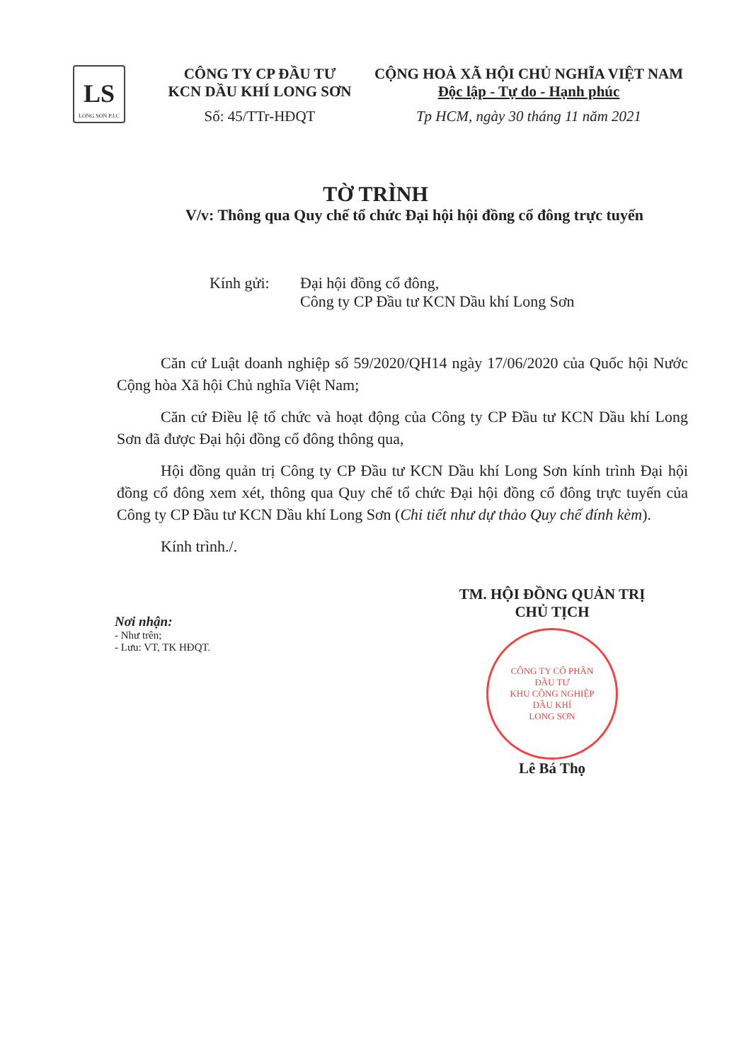LS
LONG SON P.I.C
CÔNG TY CP ĐẦU TƯ
KCN DẦU KHÍ LONG SƠN
Số: 45/TTr-HĐQT
CỘNG HOÀ XÃ HỘI CHỦ NGHĨA VIỆT NAM
Độc lập - Tự do - Hạnh phúc
Tp HCM, ngày 30 tháng 11 năm 2021
TỜ TRÌNH
V/v: Thông qua Quy chế tổ chức Đại hội hội đồng cổ đông trực tuyến
Kính gửi: Đại hội đồng cổ đông,
Công ty CP Đầu tư KCN Dầu khí Long Sơn
Căn cứ Luật doanh nghiệp số 59/2020/QH14 ngày 17/06/2020 của Quốc hội Nước Cộng hòa Xã hội Chủ nghĩa Việt Nam;
Căn cứ Điều lệ tổ chức và hoạt động của Công ty CP Đầu tư KCN Dầu khí Long Sơn đã được Đại hội đồng cổ đông thông qua,
Hội đồng quản trị Công ty CP Đầu tư KCN Dầu khí Long Sơn kính trình Đại hội đồng cổ đông xem xét, thông qua Quy chế tổ chức Đại hội đồng cổ đông trực tuyến của Công ty CP Đầu tư KCN Dầu khí Long Sơn (Chi tiết như dự thảo Quy chế đính kèm).
Kính trình./.
Nơi nhận:
- Như trên;
- Lưu: VT, TK HĐQT.
TM. HỘI ĐỒNG QUẢN TRỊ
CHỦ TỊCH
CÔNG TY CỔ PHẦN
ĐẦU TƯ
KHU CÔNG NGHIỆP
DẦU KHÍ
LONG SƠN
Lê Bá Thọ